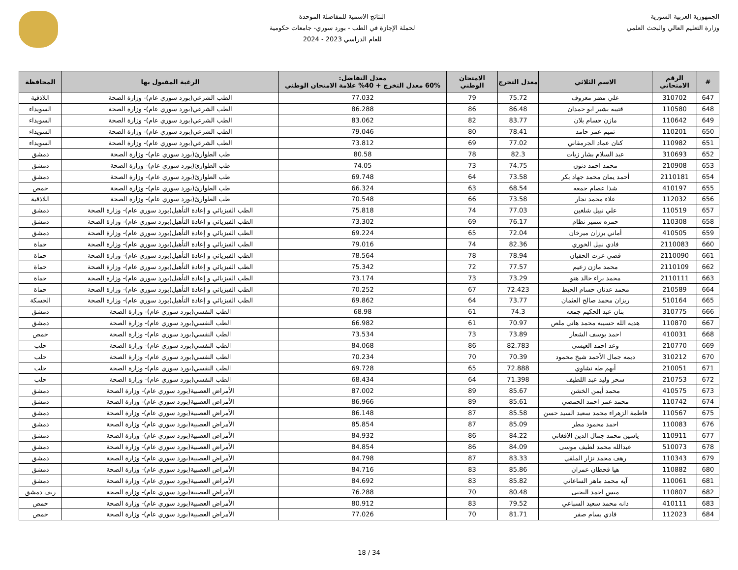الجمهورية العربية السورية
وزارة التعليم العالي والبحث العلمي
النتائج الاسمية للمفاضلة الموحدة
لحملة الإجازة في الطب - بورد سوري- جامعات حكومية
للعام الدراسي 2023 - 2024
| # | الرقم الامتحاني | الاسم الثلاثي | معدل التخرج | الامتحان الوطني | معدل التفاضل: 60% معدل التخرج + 40% علامة الامتحان الوطني | الرغبة المقبول بها | المحافظة |
| --- | --- | --- | --- | --- | --- | --- | --- |
| 647 | 310702 | علي مضر معروف | 75.72 | 79 | 77.032 | الطب الشرعي(بورد سوري عام)- وزارة الصحة | اللاذقية |
| 648 | 110580 | قتيبه بشير ابو حمدان | 86.48 | 86 | 86.288 | الطب الشرعي(بورد سوري عام)- وزارة الصحة | السويداء |
| 649 | 110642 | مازن حسام بلان | 83.77 | 82 | 83.062 | الطب الشرعي(بورد سوري عام)- وزارة الصحة | السويداء |
| 650 | 110201 | تميم عمر حامد | 78.41 | 80 | 79.046 | الطب الشرعي(بورد سوري عام)- وزارة الصحة | السويداء |
| 651 | 110982 | كنان عماد الجرمقاني | 77.02 | 69 | 73.812 | الطب الشرعي(بورد سوري عام)- وزارة الصحة | السويداء |
| 652 | 310693 | عبد السلام بشار زيات | 82.3 | 78 | 80.58 | طب الطوارئ(بورد سوري عام)- وزارة الصحة | دمشق |
| 653 | 210908 | محمد احمد دنون | 74.75 | 73 | 74.05 | طب الطوارئ(بورد سوري عام)- وزارة الصحة | دمشق |
| 654 | 2110181 | أحمد يمان محمد جهاد بكر | 73.58 | 64 | 69.748 | طب الطوارئ(بورد سوري عام)- وزارة الصحة | دمشق |
| 655 | 410197 | شذا عصام جمعه | 68.54 | 63 | 66.324 | طب الطوارئ(بورد سوري عام)- وزارة الصحة | حمص |
| 656 | 112032 | علاء محمد نجار | 73.58 | 66 | 70.548 | طب الطوارئ(بورد سوري عام)- وزارة الصحة | اللاذقية |
| 657 | 110519 | علي نبيل شلغين | 77.03 | 74 | 75.818 | الطب الفيزيائي و إعادة التأهيل(بورد سوري عام)- وزارة الصحة | دمشق |
| 658 | 110308 | حمزه سمير نظام | 76.17 | 69 | 73.302 | الطب الفيزيائي و إعادة التأهيل(بورد سوري عام)- وزارة الصحة | دمشق |
| 659 | 410505 | أماني برزان ميرخان | 72.04 | 65 | 69.224 | الطب الفيزيائي و إعادة التأهيل(بورد سوري عام)- وزارة الصحة | دمشق |
| 660 | 2110083 | فادي نبيل الخوري | 82.36 | 74 | 79.016 | الطب الفيزيائي و إعادة التأهيل(بورد سوري عام)- وزارة الصحة | حماة |
| 661 | 2110090 | قصي عزت الحفيان | 78.94 | 78 | 78.564 | الطب الفيزيائي و إعادة التأهيل(بورد سوري عام)- وزارة الصحة | حماة |
| 662 | 2110109 | محمد مازن زعيم | 77.57 | 72 | 75.342 | الطب الفيزيائي و إعادة التأهيل(بورد سوري عام)- وزارة الصحة | حماة |
| 663 | 2110111 | محمد براء خالد هنو | 73.29 | 73 | 73.174 | الطب الفيزيائي و إعادة التأهيل(بورد سوري عام)- وزارة الصحة | حماة |
| 664 | 210589 | محمد عدنان حسام الحيط | 72.423 | 67 | 70.252 | الطب الفيزيائي و إعادة التأهيل(بورد سوري عام)- وزارة الصحة | حماة |
| 665 | 510164 | ريزان محمد صالح العثمان | 73.77 | 64 | 69.862 | الطب الفيزيائي و إعادة التأهيل(بورد سوري عام)- وزارة الصحة | الحسكة |
| 666 | 310775 | بنان عبد الحكيم جمعه | 74.3 | 61 | 68.98 | الطب النفسي(بورد سوري عام)- وزارة الصحة | دمشق |
| 667 | 110870 | هديه الله حسيبه محمد هاني ملص | 70.97 | 61 | 66.982 | الطب النفسي(بورد سوري عام)- وزارة الصحة | دمشق |
| 668 | 410031 | احمد يوسف الشعار | 73.89 | 73 | 73.534 | الطب النفسي(بورد سوري عام)- وزارة الصحة | حمص |
| 669 | 210770 | وعد احمد العيسى | 82.783 | 86 | 84.068 | الطب النفسي(بورد سوري عام)- وزارة الصحة | حلب |
| 670 | 310212 | ديمه جمال الأحمد شيخ محمود | 70.39 | 70 | 70.234 | الطب النفسي(بورد سوري عام)- وزارة الصحة | حلب |
| 671 | 210051 | أيهم طه نشاوي | 72.888 | 65 | 69.728 | الطب النفسي(بورد سوري عام)- وزارة الصحة | حلب |
| 672 | 210753 | سحر وليد عبد اللطيف | 71.398 | 64 | 68.434 | الطب النفسي(بورد سوري عام)- وزارة الصحة | حلب |
| 673 | 410575 | محمد أيمن الخشن | 85.67 | 89 | 87.002 | الأمراض العصبية(بورد سوري عام)- وزارة الصحة | دمشق |
| 674 | 110742 | محمد عمر احمد الحمصي | 85.61 | 89 | 86.966 | الأمراض العصبية(بورد سوري عام)- وزارة الصحة | دمشق |
| 675 | 110567 | فاطمة الزهراء محمد سعيد السيد حسن | 85.58 | 87 | 86.148 | الأمراض العصبية(بورد سوري عام)- وزارة الصحة | دمشق |
| 676 | 110083 | احمد محمود مطر | 85.09 | 87 | 85.854 | الأمراض العصبية(بورد سوري عام)- وزارة الصحة | دمشق |
| 677 | 110911 | ياسين محمد جمال الدين الافغاني | 84.22 | 86 | 84.932 | الأمراض العصبية(بورد سوري عام)- وزارة الصحة | دمشق |
| 678 | 510073 | عبدالله محمد لطيف موسى | 84.09 | 86 | 84.854 | الأمراض العصبية(بورد سوري عام)- وزارة الصحة | دمشق |
| 679 | 110343 | رهف محمد نزار الملقي | 83.33 | 87 | 84.798 | الأمراض العصبية(بورد سوري عام)- وزارة الصحة | دمشق |
| 680 | 110882 | هيا قحطان عمران | 85.86 | 83 | 84.716 | الأمراض العصبية(بورد سوري عام)- وزارة الصحة | دمشق |
| 681 | 110061 | آيه محمد ماهر الساعاتي | 85.82 | 83 | 84.692 | الأمراض العصبية(بورد سوري عام)- وزارة الصحة | دمشق |
| 682 | 110807 | ميس احمد اليحيى | 80.48 | 70 | 76.288 | الأمراض العصبية(بورد سوري عام)- وزارة الصحة | ريف دمشق |
| 683 | 410111 | دانه محمد سعيد السباعي | 79.52 | 83 | 80.912 | الأمراض العصبية(بورد سوري عام)- وزارة الصحة | حمص |
| 684 | 112023 | فادي بسام صفر | 81.71 | 70 | 77.026 | الأمراض العصبية(بورد سوري عام)- وزارة الصحة | حمص |
18 / 34